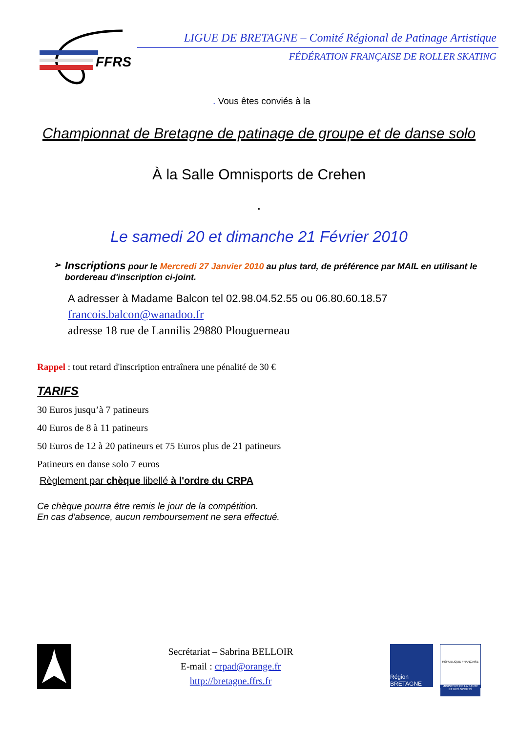FFRS
LIGUE DE BRETAGNE – Comité Régional de Patinage Artistique
FÉDÉRATION FRANÇAISE DE ROLLER SKATING
. Vous êtes conviés à la
Championnat de Bretagne de patinage de groupe et de danse solo
À la Salle Omnisports de Crehen
.
Le samedi 20 et dimanche 21 Février 2010
➢
Inscriptions pour le Mercredi 27 Janvier 2010 au plus tard, de préférence par MAIL en utilisant le bordereau d'inscription ci-joint.
A adresser à Madame Balcon tel 02.98.04.52.55 ou 06.80.60.18.57
francois.balcon@wanadoo.fr
adresse 18 rue de Lannilis 29880 Plouguerneau
Rappel : tout retard d'inscription entraînera une pénalité de 30 €
TARIFS
30 Euros jusqu’à 7 patineurs
40 Euros de 8 à 11 patineurs
50 Euros de 12 à 20 patineurs et 75 Euros plus de 21 patineurs
Patineurs en danse solo 7 euros
Règlement par chèque libellé à l'ordre du CRPA
Ce chèque pourra être remis le jour de la compétition.
En cas d'absence, aucun remboursement ne sera effectué.
Secrétariat – Sabrina BELLOIR
E-mail : crpad@orange.fr
http://bretagne.ffrs.fr
Région BRETAGNE
RÉPUBLIQUE FRANÇAISE
MINISTÈRE DE LA SANTÉ ET DES SPORTS